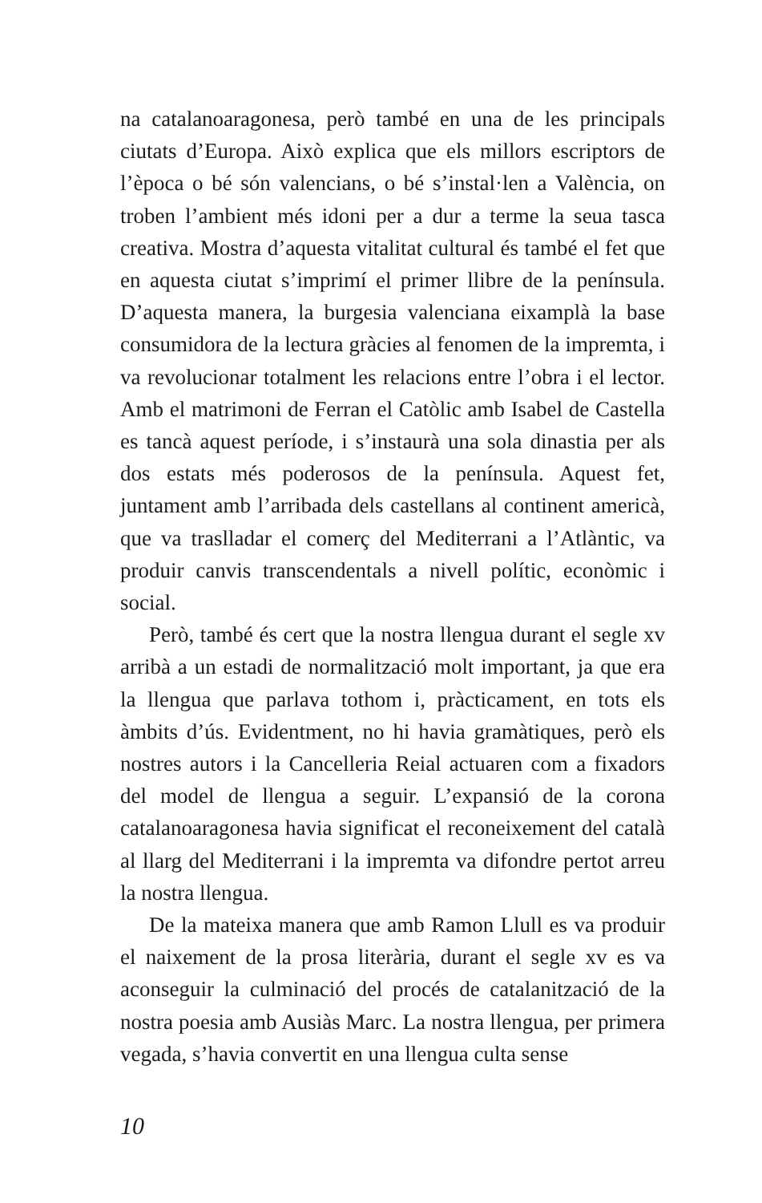na catalanoaragonesa, però també en una de les principals ciutats d’Europa. Això explica que els millors escriptors de l’època o bé són valencians, o bé s’instal·len a València, on troben l’ambient més idoni per a dur a terme la seua tasca creativa. Mostra d’aquesta vitalitat cultural és també el fet que en aquesta ciutat s’imprimí el primer llibre de la península. D’aquesta manera, la burgesia valenciana eixamplà la base consumidora de la lectura gràcies al fenomen de la impremta, i va revolucionar totalment les relacions entre l’obra i el lector. Amb el matrimoni de Ferran el Catòlic amb Isabel de Castella es tancà aquest període, i s’instaurà una sola dinastia per als dos estats més poderosos de la península. Aquest fet, juntament amb l’arribada dels castellans al continent americà, que va traslladar el comerç del Mediterrani a l’Atlàntic, va produir canvis transcendentals a nivell polític, econòmic i social.
Però, també és cert que la nostra llengua durant el segle xv arribà a un estadi de normalització molt important, ja que era la llengua que parlava tothom i, pràcticament, en tots els àmbits d’ús. Evidentment, no hi havia gramàtiques, però els nostres autors i la Cancelleria Reial actuaren com a fixadors del model de llengua a seguir. L’expansió de la corona catalanoaragonesa havia significat el reconeixement del català al llarg del Mediterrani i la impremta va difondre pertot arreu la nostra llengua.
De la mateixa manera que amb Ramon Llull es va produir el naixement de la prosa literària, durant el segle xv es va aconseguir la culminació del procés de catalanització de la nostra poesia amb Ausiàs Marc. La nostra llengua, per primera vegada, s’havia convertit en una llengua culta sense
10